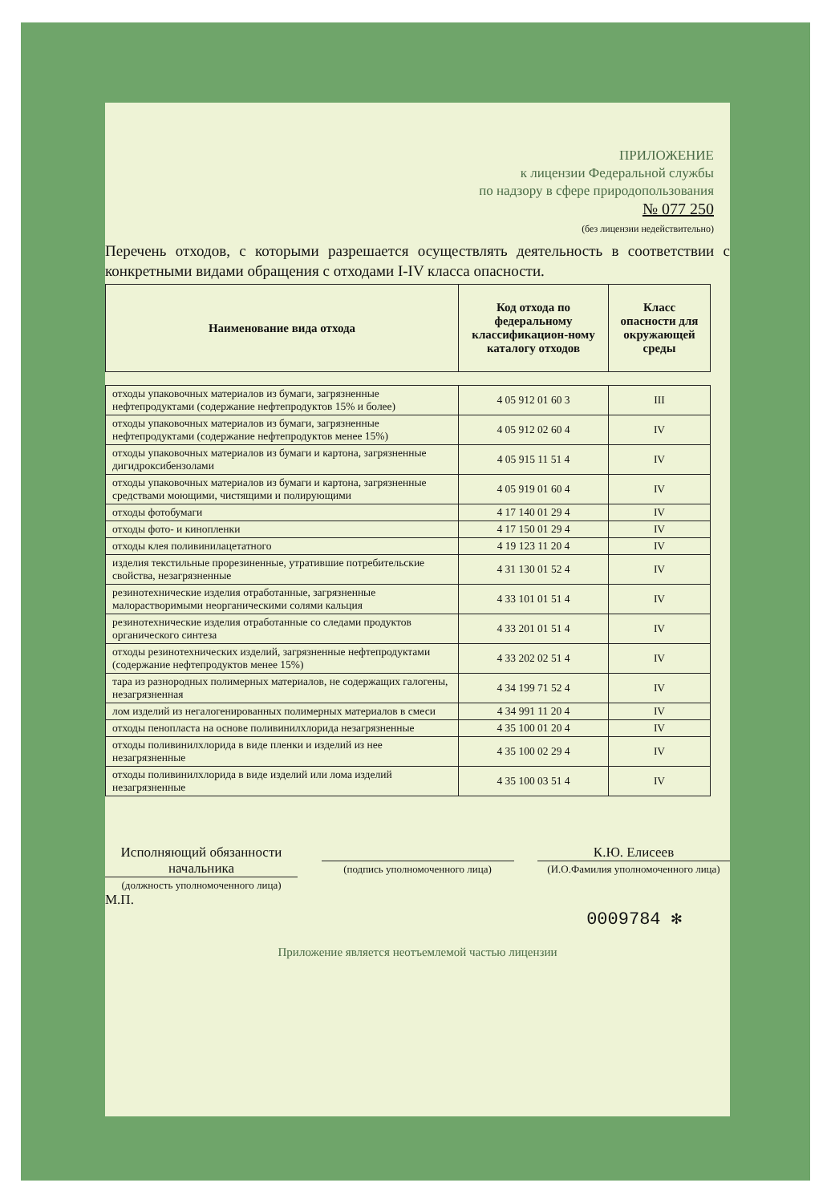ПРИЛОЖЕНИЕ
к лицензии Федеральной службы
по надзору в сфере природопользования
№ 077 250
(без лицензии недействительно)
Перечень отходов, с которыми разрешается осуществлять деятельность в соответствии с конкретными видами обращения с отходами I-IV класса опасности.
| Наименование вида отхода | Код отхода по федеральному классификацион-ному каталогу отходов | Класс опасности для окружающей среды |
| --- | --- | --- |
| отходы упаковочных материалов из бумаги, загрязненные нефтепродуктами (содержание нефтепродуктов 15% и более) | 4 05 912 01 60 3 | III |
| отходы упаковочных материалов из бумаги, загрязненные нефтепродуктами (содержание нефтепродуктов менее 15%) | 4 05 912 02 60 4 | IV |
| отходы упаковочных материалов из бумаги и картона, загрязненные дигидроксибензолами | 4 05 915 11 51 4 | IV |
| отходы упаковочных материалов из бумаги и картона, загрязненные средствами моющими, чистящими и полирующими | 4 05 919 01 60 4 | IV |
| отходы фотобумаги | 4 17 140 01 29 4 | IV |
| отходы фото- и кинопленки | 4 17 150 01 29 4 | IV |
| отходы клея поливинилацетатного | 4 19 123 11 20 4 | IV |
| изделия текстильные прорезиненные, утратившие потребительские свойства, незагрязненные | 4 31 130 01 52 4 | IV |
| резинотехнические изделия отработанные, загрязненные малорастворимыми неорганическими солями кальция | 4 33 101 01 51 4 | IV |
| резинотехнические изделия отработанные со следами продуктов органического синтеза | 4 33 201 01 51 4 | IV |
| отходы резинотехнических изделий, загрязненные нефтепродуктами (содержание нефтепродуктов менее 15%) | 4 33 202 02 51 4 | IV |
| тара из разнородных полимерных материалов, не содержащих галогены, незагрязненная | 4 34 199 71 52 4 | IV |
| лом изделий из негалогенированных полимерных материалов в смеси | 4 34 991 11 20 4 | IV |
| отходы пенопласта на основе поливинилхлорида незагрязненные | 4 35 100 01 20 4 | IV |
| отходы поливинилхлорида в виде пленки и изделий из нее незагрязненные | 4 35 100 02 29 4 | IV |
| отходы поливинилхлорида в виде изделий или лома изделий незагрязненные | 4 35 100 03 51 4 | IV |
Исполняющий обязанности начальника
(должность уполномоченного лица)
(подпись уполномоченного лица)
К.Ю. Елисеев
(И.О.Фамилия уполномоченного лица)
М.П.
0009784 ✻
Приложение является неотъемлемой частью лицензии